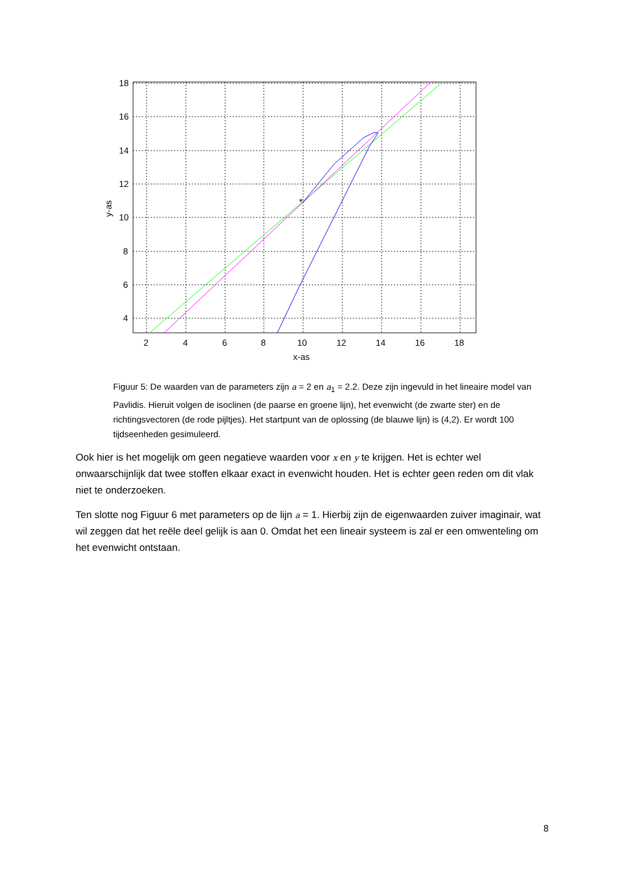*
18
16
14
12
10
8
6
4
2
4
6
8
10
12
14
16
18
x-as
y-as
Figuur 5: De waarden van de parameters zijn a = 2 en a<sub>1</sub> = 2.2. Deze zijn ingevuld in het lineaire model van Pavlidis. Hieruit volgen de isoclinen (de paarse en groene lijn), het evenwicht (de zwarte ster) en de richtingsvectoren (de rode pijltjes). Het startpunt van de oplossing (de blauwe lijn) is (4,2). Er wordt 100 tijdseenheden gesimuleerd.
Ook hier is het mogelijk om geen negatieve waarden voor x en y te krijgen. Het is echter wel onwaarschijnlijk dat twee stoffen elkaar exact in evenwicht houden. Het is echter geen reden om dit vlak niet te onderzoeken.
Ten slotte nog Figuur 6 met parameters op de lijn a = 1. Hierbij zijn de eigenwaarden zuiver imaginair, wat wil zeggen dat het reële deel gelijk is aan 0. Omdat het een lineair systeem is zal er een omwenteling om het evenwicht ontstaan.
8